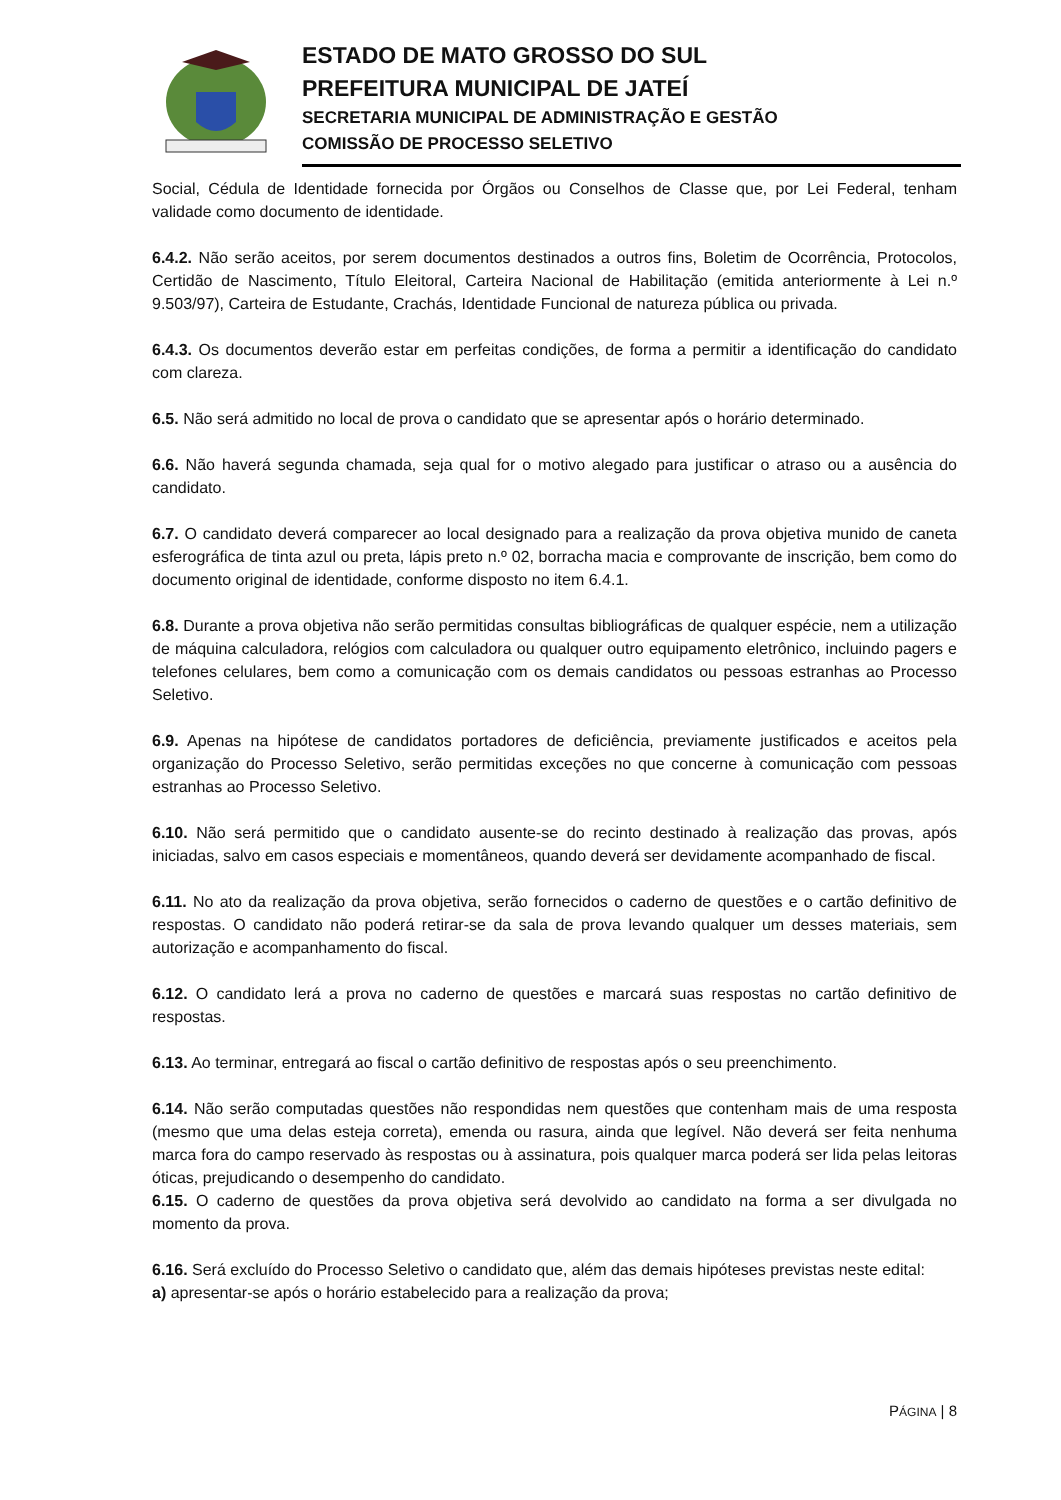ESTADO DE MATO GROSSO DO SUL
PREFEITURA MUNICIPAL DE JATEÍ
SECRETARIA MUNICIPAL DE ADMINISTRAÇÃO E GESTÃO
COMISSÃO DE PROCESSO SELETIVO
Social, Cédula de Identidade fornecida por Órgãos ou Conselhos de Classe que, por Lei Federal, tenham validade como documento de identidade.
6.4.2. Não serão aceitos, por serem documentos destinados a outros fins, Boletim de Ocorrência, Protocolos, Certidão de Nascimento, Título Eleitoral, Carteira Nacional de Habilitação (emitida anteriormente à Lei n.º 9.503/97), Carteira de Estudante, Crachás, Identidade Funcional de natureza pública ou privada.
6.4.3. Os documentos deverão estar em perfeitas condições, de forma a permitir a identificação do candidato com clareza.
6.5. Não será admitido no local de prova o candidato que se apresentar após o horário determinado.
6.6. Não haverá segunda chamada, seja qual for o motivo alegado para justificar o atraso ou a ausência do candidato.
6.7. O candidato deverá comparecer ao local designado para a realização da prova objetiva munido de caneta esferográfica de tinta azul ou preta, lápis preto n.º 02, borracha macia e comprovante de inscrição, bem como do documento original de identidade, conforme disposto no item 6.4.1.
6.8. Durante a prova objetiva não serão permitidas consultas bibliográficas de qualquer espécie, nem a utilização de máquina calculadora, relógios com calculadora ou qualquer outro equipamento eletrônico, incluindo pagers e telefones celulares, bem como a comunicação com os demais candidatos ou pessoas estranhas ao Processo Seletivo.
6.9. Apenas na hipótese de candidatos portadores de deficiência, previamente justificados e aceitos pela organização do Processo Seletivo, serão permitidas exceções no que concerne à comunicação com pessoas estranhas ao Processo Seletivo.
6.10. Não será permitido que o candidato ausente-se do recinto destinado à realização das provas, após iniciadas, salvo em casos especiais e momentâneos, quando deverá ser devidamente acompanhado de fiscal.
6.11. No ato da realização da prova objetiva, serão fornecidos o caderno de questões e o cartão definitivo de respostas. O candidato não poderá retirar-se da sala de prova levando qualquer um desses materiais, sem autorização e acompanhamento do fiscal.
6.12. O candidato lerá a prova no caderno de questões e marcará suas respostas no cartão definitivo de respostas.
6.13. Ao terminar, entregará ao fiscal o cartão definitivo de respostas após o seu preenchimento.
6.14. Não serão computadas questões não respondidas nem questões que contenham mais de uma resposta (mesmo que uma delas esteja correta), emenda ou rasura, ainda que legível. Não deverá ser feita nenhuma marca fora do campo reservado às respostas ou à assinatura, pois qualquer marca poderá ser lida pelas leitoras óticas, prejudicando o desempenho do candidato.
6.15. O caderno de questões da prova objetiva será devolvido ao candidato na forma a ser divulgada no momento da prova.
6.16. Será excluído do Processo Seletivo o candidato que, além das demais hipóteses previstas neste edital:
a) apresentar-se após o horário estabelecido para a realização da prova;
PÁGINA | 8